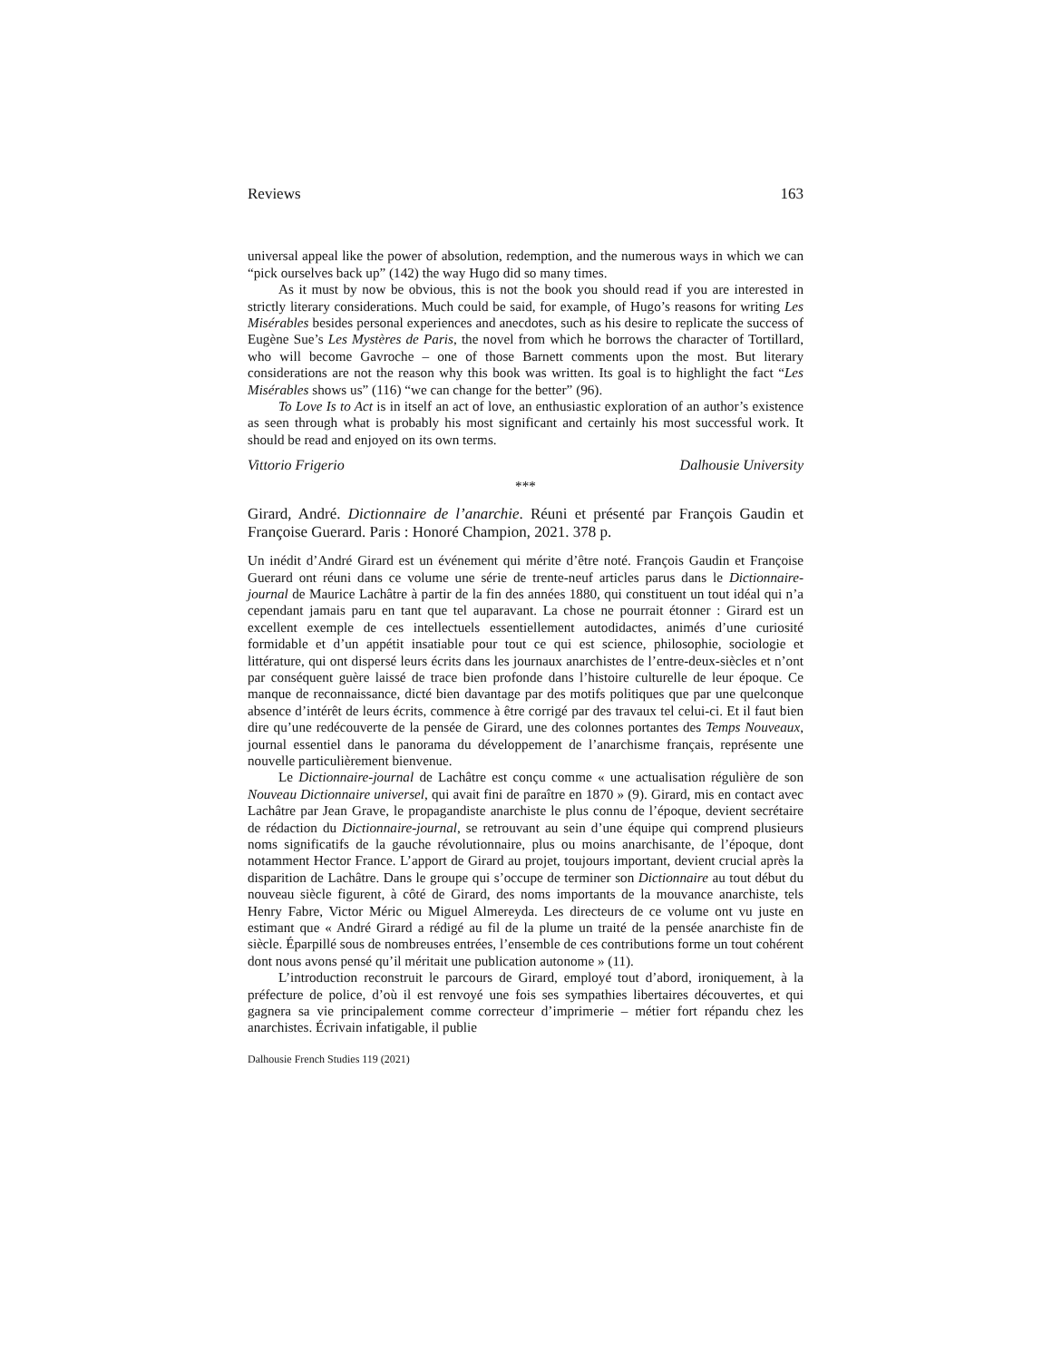Reviews 163
universal appeal like the power of absolution, redemption, and the numerous ways in which we can “pick ourselves back up” (142) the way Hugo did so many times.
As it must by now be obvious, this is not the book you should read if you are interested in strictly literary considerations. Much could be said, for example, of Hugo’s reasons for writing Les Misérables besides personal experiences and anecdotes, such as his desire to replicate the success of Eugène Sue’s Les Mystères de Paris, the novel from which he borrows the character of Tortillard, who will become Gavroche – one of those Barnett comments upon the most. But literary considerations are not the reason why this book was written. Its goal is to highlight the fact “Les Misérables shows us” (116) “we can change for the better” (96).
To Love Is to Act is in itself an act of love, an enthusiastic exploration of an author’s existence as seen through what is probably his most significant and certainly his most successful work. It should be read and enjoyed on its own terms.
Vittorio Frigerio Dalhousie University
***
Girard, André. Dictionnaire de l’anarchie. Réuni et présenté par François Gaudin et Françoise Guerard. Paris : Honoré Champion, 2021. 378 p.
Un inédit d’André Girard est un événement qui mérite d’être noté. François Gaudin et Françoise Guerard ont réuni dans ce volume une série de trente-neuf articles parus dans le Dictionnaire-journal de Maurice Lachâtre à partir de la fin des années 1880, qui constituent un tout idéal qui n’a cependant jamais paru en tant que tel auparavant. La chose ne pourrait étonner : Girard est un excellent exemple de ces intellectuels essentiellement autodidactes, animés d’une curiosité formidable et d’un appétit insatiable pour tout ce qui est science, philosophie, sociologie et littérature, qui ont dispersé leurs écrits dans les journaux anarchistes de l’entre-deux-siècles et n’ont par conséquent guère laissé de trace bien profonde dans l’histoire culturelle de leur époque. Ce manque de reconnaissance, dicté bien davantage par des motifs politiques que par une quelconque absence d’intérêt de leurs écrits, commence à être corrigé par des travaux tel celui-ci. Et il faut bien dire qu’une redécouverte de la pensée de Girard, une des colonnes portantes des Temps Nouveaux, journal essentiel dans le panorama du développement de l’anarchisme français, représente une nouvelle particulièrement bienvenue.
Le Dictionnaire-journal de Lachâtre est conçu comme « une actualisation régulière de son Nouveau Dictionnaire universel, qui avait fini de paraître en 1870 » (9). Girard, mis en contact avec Lachâtre par Jean Grave, le propagandiste anarchiste le plus connu de l’époque, devient secrétaire de rédaction du Dictionnaire-journal, se retrouvant au sein d’une équipe qui comprend plusieurs noms significatifs de la gauche révolutionnaire, plus ou moins anarchisante, de l’époque, dont notamment Hector France. L’apport de Girard au projet, toujours important, devient crucial après la disparition de Lachâtre. Dans le groupe qui s’occupe de terminer son Dictionnaire au tout début du nouveau siècle figurent, à côté de Girard, des noms importants de la mouvance anarchiste, tels Henry Fabre, Victor Méric ou Miguel Almereyda. Les directeurs de ce volume ont vu juste en estimant que « André Girard a rédigé au fil de la plume un traité de la pensée anarchiste fin de siècle. Éparpillé sous de nombreuses entrées, l’ensemble de ces contributions forme un tout cohérent dont nous avons pensé qu’il méritait une publication autonome » (11).
L’introduction reconstruit le parcours de Girard, employé tout d’abord, ironiquement, à la préfecture de police, d’où il est renvoyé une fois ses sympathies libertaires découvertes, et qui gagnera sa vie principalement comme correcteur d’imprimerie – métier fort répandu chez les anarchistes. Écrivain infatigable, il publie
Dalhousie French Studies 119 (2021)